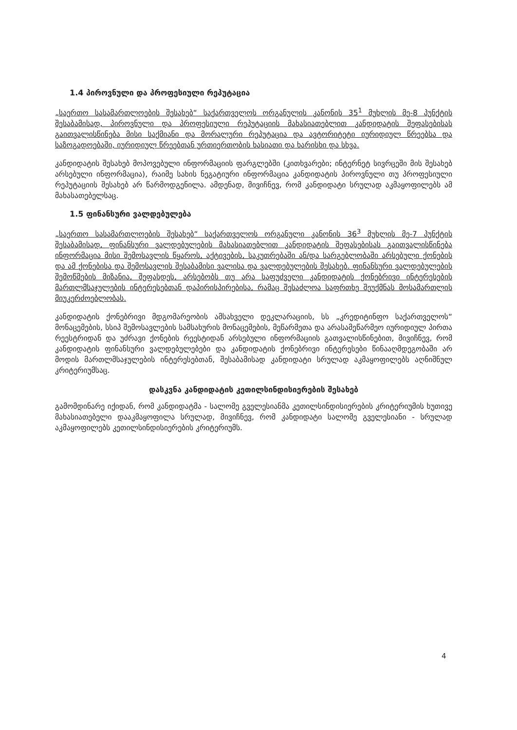1.4 პიროვნული და პროფესიული რეპუტაცია
„საერთო სასამართლოების შესახებ“ საქართველოს ორგანულის კანონის 35<sup>1</sup> მუხლის მე-8 პუნქტის შესაბამისად, პიროვნული და პროფესიული რეპუტაციის მახასიათებლით კანდიდატის შეფასებისას გაითვალისწინება მისი საქმიანი და მორალური რეპუტაცია და ავტორიტეტი იურიდიულ წრეებსა და საზოგადოებაში, იურიდიულ წრეებთან ურთიერთობის ხასიათი და ხარისხი და სხვა.
კანდიდატის შესახებ მოპოვებული ინფორმაციის ფარგლებში (კითხვარები; ინტერნეტ სივრცეში მის შესახებ არსებული ინფორმაცია), რაიმე სახის ნეგატიური ინფორმაცია კანდიდატის პიროვნული თუ პროფესიული რეპუტაციის შესახებ არ წარმოდგენილა. ამდენად, მივიჩნევ, რომ კანდიდატი სრულად აკმაყოფილებს ამ მახასათებელსაც.
1.5 ფინანსური ვალდებულება
„საერთო სასამართლოების შესახებ“ საქართველოს ორგანული კანონის 36<sup>3</sup> მუხლის მე-7 პუნქტის შესაბამისად, ფინანსური ვალდებულების მახასიათებლით კანდიდატის შეფასებისას გაითვალისწინება ინფორმაცია მისი შემოსავლის წყაროს, აქტივების, საკუთრებაში ან/და სარგებლობაში არსებული ქონების და ამ ქონებისა და შემოსავლის შესაბამისი ვალისა და ვალდებულების შესახებ. ფინანსური ვალდებულების შემოწმების მიზანია, შეფასდეს, არსებობს თუ არა საფუძველი კანდიდატის ქონებრივი ინტერესების მართლმსაჯულების ინტერესებთან დაპირისპირებისა, რამაც შესაძლოა საფრთხე შეუქმნას მოსამართლის მიუკერძოებლობას.
კანდიდატის ქონებრივი მდგომარეობის ამსახველი დეკლარაციის, სს „კრედიტინფო საქართველოს“ მონაცემების, სსიპ შემოსავლების სამსახურის მონაცემების, მეწარმეთა და არასამეწარმეო იურიდიულ პირთა რეესტრიდან და უძრავი ქონების რეესტიდან არსებული ინფორმაციის გათვალისწინებით, მივიჩნევ, რომ კანდიდატის ფინანსური ვალდებულებები და კანდიდატის ქონებრივი ინტერესები წინააღმდეგობაში არ მოდის მართლმსაჯულების ინტერესებთან, შესაბამისად კანდიდატი სრულად აკმაყოფილებს აღნიშნულ კრიტერიუმსაც.
დასკვნა კანდიდატის კეთილსინდისიერების შესახებ
გამომდინარე იქიდან, რომ კანდიდატმა - სალომე გველესიანმა კეთილსინდისიერების კრიტერიუმის ხუთივე მახასიათებელი დააკმაყოფილა სრულად, მივიჩნევ, რომ კანდიდატი სალომე გველესიანი - სრულად აკმაყოფილებს კეთილსინდისიერების კრიტერიუმს.
4